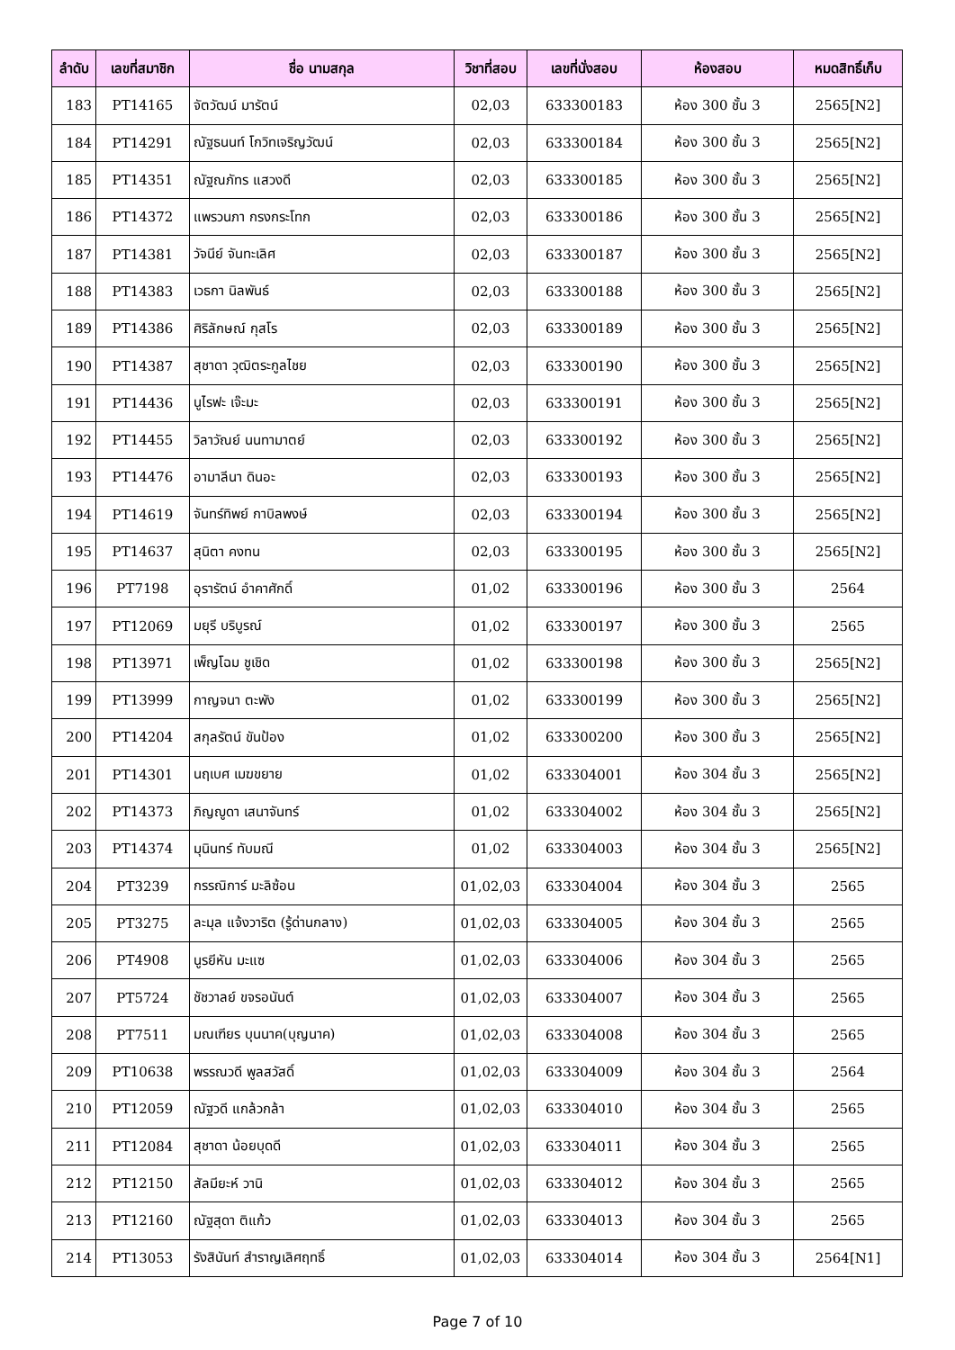| ลำดับ | เลขที่สมาชิก | ชื่อ นามสกุล | วิชาที่สอบ | เลขที่นั่งสอบ | ห้องสอบ | หมดสิทธิ์เก็บ |
| --- | --- | --- | --- | --- | --- | --- |
| 183 | PT14165 | จัตวัฒน์ มารัตน์ | 02,03 | 633300183 | ห้อง 300 ชั้น 3 | 2565[N2] |
| 184 | PT14291 | ณัฐธนนท์ โกวิทเจริญวัฒน์ | 02,03 | 633300184 | ห้อง 300 ชั้น 3 | 2565[N2] |
| 185 | PT14351 | ณัฐณภัทร แสวงดี | 02,03 | 633300185 | ห้อง 300 ชั้น 3 | 2565[N2] |
| 186 | PT14372 | แพรวนภา กรงกระโทก | 02,03 | 633300186 | ห้อง 300 ชั้น 3 | 2565[N2] |
| 187 | PT14381 | วัจนีย์ จันทะเลิศ | 02,03 | 633300187 | ห้อง 300 ชั้น 3 | 2565[N2] |
| 188 | PT14383 | เวธกา นิลพันธ์ | 02,03 | 633300188 | ห้อง 300 ชั้น 3 | 2565[N2] |
| 189 | PT14386 | ศิริลักษณ์ กุสโร | 02,03 | 633300189 | ห้อง 300 ชั้น 3 | 2565[N2] |
| 190 | PT14387 | สุชาดา วุฒิตระกูลไชย | 02,03 | 633300190 | ห้อง 300 ชั้น 3 | 2565[N2] |
| 191 | PT14436 | นูไรฟะ เจ๊ะมะ | 02,03 | 633300191 | ห้อง 300 ชั้น 3 | 2565[N2] |
| 192 | PT14455 | วิลาวัณย์ นนทามาตย์ | 02,03 | 633300192 | ห้อง 300 ชั้น 3 | 2565[N2] |
| 193 | PT14476 | อามาลีนา ดินอะ | 02,03 | 633300193 | ห้อง 300 ชั้น 3 | 2565[N2] |
| 194 | PT14619 | จันทร์ทิพย์ กาบิลพงษ์ | 02,03 | 633300194 | ห้อง 300 ชั้น 3 | 2565[N2] |
| 195 | PT14637 | สุนิตา คงทน | 02,03 | 633300195 | ห้อง 300 ชั้น 3 | 2565[N2] |
| 196 | PT7198 | อุรารัตน์ อำคาศักดิ์ | 01,02 | 633300196 | ห้อง 300 ชั้น 3 | 2564 |
| 197 | PT12069 | มยุรี บริบูรณ์ | 01,02 | 633300197 | ห้อง 300 ชั้น 3 | 2565 |
| 198 | PT13971 | เพ็ญโฉม ชูเชิด | 01,02 | 633300198 | ห้อง 300 ชั้น 3 | 2565[N2] |
| 199 | PT13999 | กาญจนา ตะพัง | 01,02 | 633300199 | ห้อง 300 ชั้น 3 | 2565[N2] |
| 200 | PT14204 | สกุลรัตน์ ขันป้อง | 01,02 | 633300200 | ห้อง 300 ชั้น 3 | 2565[N2] |
| 201 | PT14301 | นฤเบศ เมฆขยาย | 01,02 | 633304001 | ห้อง 304 ชั้น 3 | 2565[N2] |
| 202 | PT14373 | ภิญญูดา เสนาจันทร์ | 01,02 | 633304002 | ห้อง 304 ชั้น 3 | 2565[N2] |
| 203 | PT14374 | มุนินทร์ ทับมณี | 01,02 | 633304003 | ห้อง 304 ชั้น 3 | 2565[N2] |
| 204 | PT3239 | กรรณิการ์ มะลิซ้อน | 01,02,03 | 633304004 | ห้อง 304 ชั้น 3 | 2565 |
| 205 | PT3275 | ละมุล แจ้งวาริต (รู้ด่านกลาง) | 01,02,03 | 633304005 | ห้อง 304 ชั้น 3 | 2565 |
| 206 | PT4908 | นูรยีหัน มะแซ | 01,02,03 | 633304006 | ห้อง 304 ชั้น 3 | 2565 |
| 207 | PT5724 | ชัชวาลย์ ขจรอนันต์ | 01,02,03 | 633304007 | ห้อง 304 ชั้น 3 | 2565 |
| 208 | PT7511 | มณเฑียร บุนนาค(บุญนาค) | 01,02,03 | 633304008 | ห้อง 304 ชั้น 3 | 2565 |
| 209 | PT10638 | พรรณวดี พูลสวัสดิ์ | 01,02,03 | 633304009 | ห้อง 304 ชั้น 3 | 2564 |
| 210 | PT12059 | ณัฐวดี แกล้วกล้า | 01,02,03 | 633304010 | ห้อง 304 ชั้น 3 | 2565 |
| 211 | PT12084 | สุชาดา น้อยบุดดี | 01,02,03 | 633304011 | ห้อง 304 ชั้น 3 | 2565 |
| 212 | PT12150 | สัลมียะห์ วานิ | 01,02,03 | 633304012 | ห้อง 304 ชั้น 3 | 2565 |
| 213 | PT12160 | ณัฐสุดา ติแก้ว | 01,02,03 | 633304013 | ห้อง 304 ชั้น 3 | 2565 |
| 214 | PT13053 | รังสินันท์ สำราญเลิศฤทธิ์ | 01,02,03 | 633304014 | ห้อง 304 ชั้น 3 | 2564[N1] |
Page 7 of 10